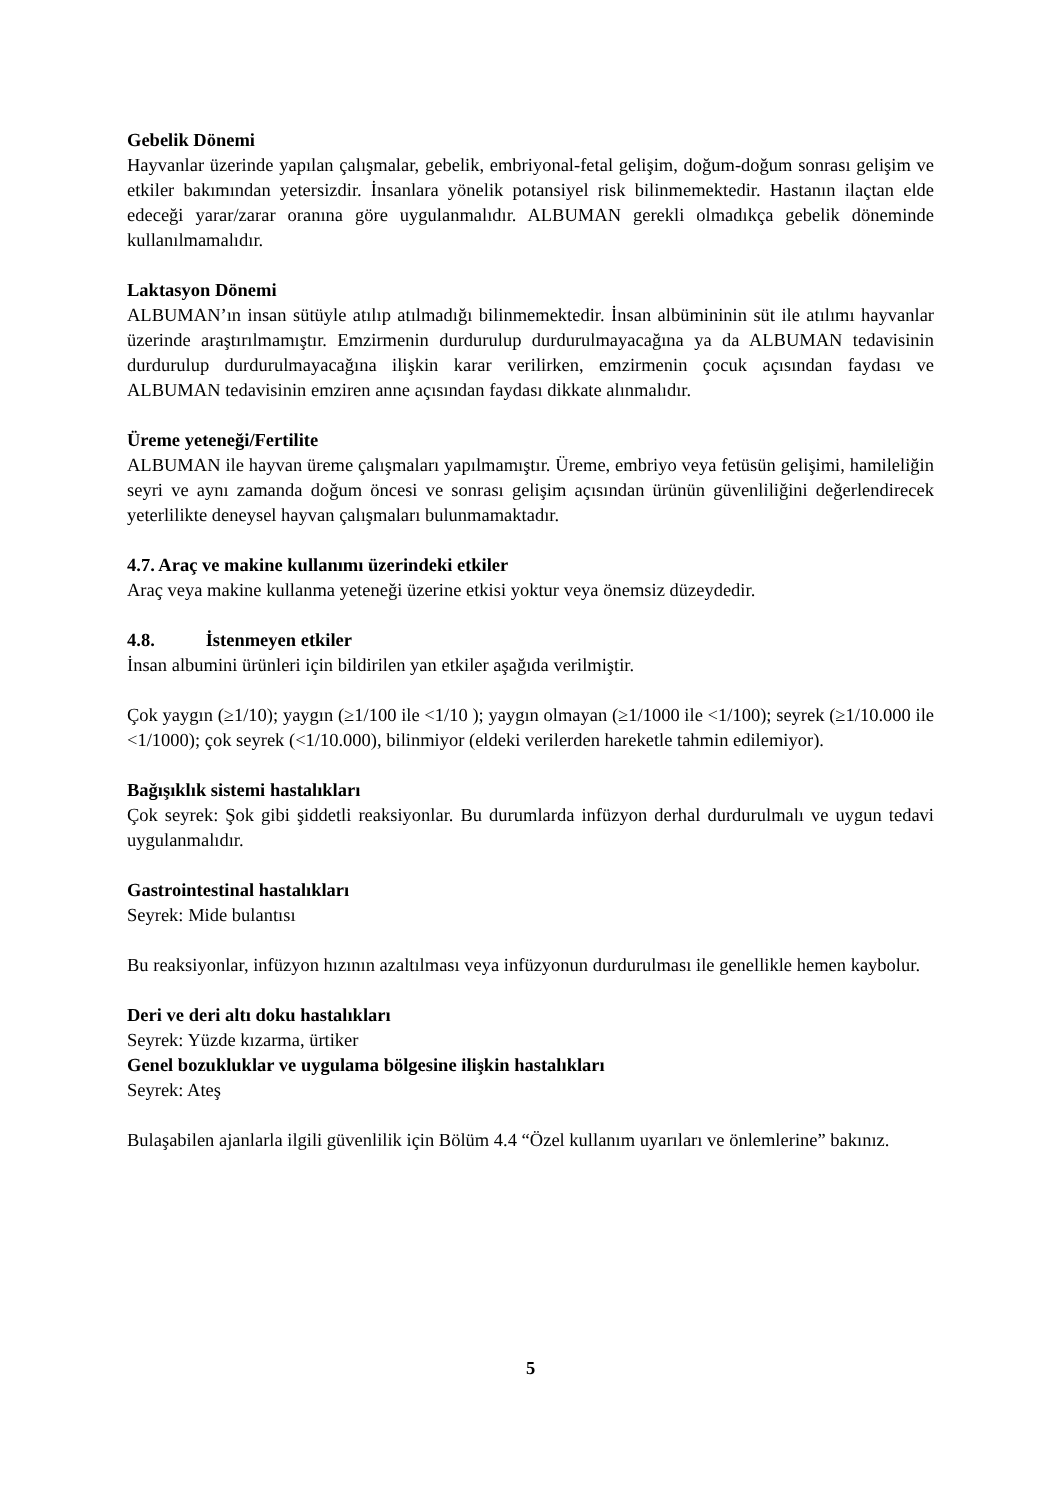Gebelik Dönemi
Hayvanlar üzerinde yapılan çalışmalar, gebelik, embriyonal-fetal gelişim, doğum-doğum sonrası gelişim ve etkiler bakımından yetersizdir. İnsanlara yönelik potansiyel risk bilinmemektedir. Hastanın ilaçtan elde edeceği yarar/zarar oranına göre uygulanmalıdır. ALBUMAN gerekli olmadıkça gebelik döneminde kullanılmamalıdır.
Laktasyon Dönemi
ALBUMAN’ın insan sütüyle atılıp atılmadığı bilinmemektedir. İnsan albümininin süt ile atılımı hayvanlar üzerinde araştırılmamıştır. Emzirmenin durdurulup durdurulmayacağına ya da ALBUMAN tedavisinin durdurulup durdurulmayacağına ilişkin karar verilirken, emzirmenin çocuk açısından faydası ve ALBUMAN tedavisinin emziren anne açısından faydası dikkate alınmalıdır.
Üreme yeteneği/Fertilite
ALBUMAN ile hayvan üreme çalışmaları yapılmamıştır. Üreme, embriyo veya fetüsün gelişimi, hamileliğin seyri ve aynı zamanda doğum öncesi ve sonrası gelişim açısından ürünün güvenliliğini değerlendirecek yeterlilikte deneysel hayvan çalışmaları bulunmamaktadır.
4.7. Araç ve makine kullanımı üzerindeki etkiler
Araç veya makine kullanma yeteneği üzerine etkisi yoktur veya önemsiz düzeydedir.
4.8. İstenmeyen etkiler
İnsan albumini ürünleri için bildirilen yan etkiler aşağıda verilmiştir.
Çok yaygın (≥1/10); yaygın (≥1/100 ile <1/10 ); yaygın olmayan (≥1/1000 ile <1/100); seyrek (≥1/10.000 ile <1/1000); çok seyrek (<1/10.000), bilinmiyor (eldeki verilerden hareketle tahmin edilemiyor).
Bağışıklık sistemi hastalıkları
Çok seyrek: Şok gibi şiddetli reaksiyonlar. Bu durumlarda infüzyon derhal durdurulmalı ve uygun tedavi uygulanmalıdır.
Gastrointestinal hastalıkları
Seyrek: Mide bulantısı
Bu reaksiyonlar, infüzyon hızının azaltılması veya infüzyonun durdurulması ile genellikle hemen kaybolur.
Deri ve deri altı doku hastalıkları
Seyrek: Yüzde kızarma, ürtiker
Genel bozukluklar ve uygulama bölgesine ilişkin hastalıkları
Seyrek: Ateş
Bulaşabilen ajanlarla ilgili güvenlilik için Bölüm 4.4 “Özel kullanım uyarıları ve önlemlerine” bakınız.
5